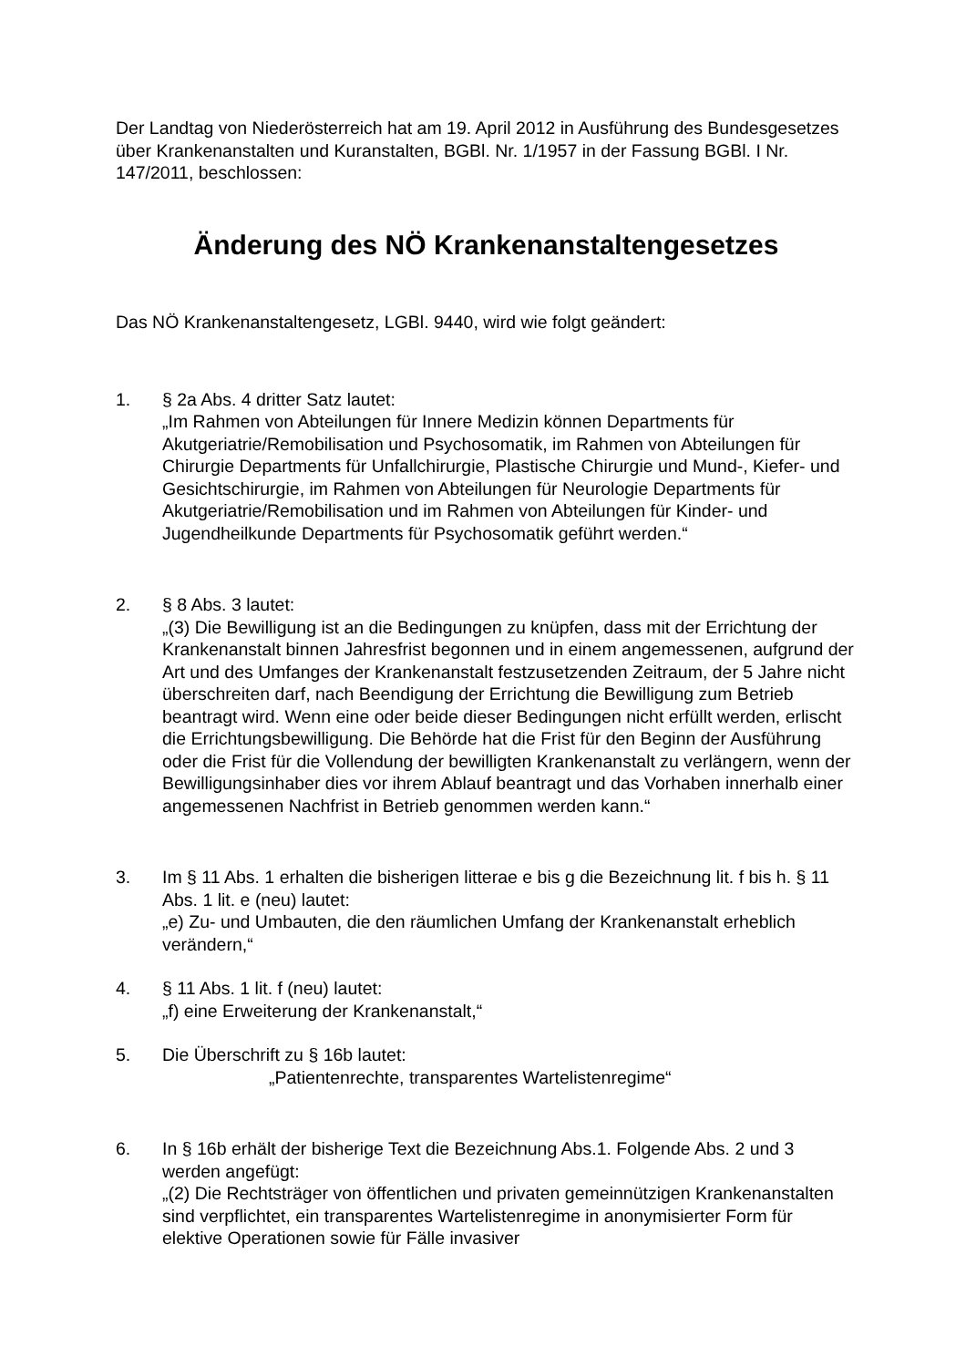Der Landtag von Niederösterreich hat am 19. April 2012 in Ausführung des Bundesgesetzes über Krankenanstalten und Kuranstalten, BGBl. Nr. 1/1957 in der Fassung BGBl. I Nr. 147/2011, beschlossen:
Änderung des NÖ Krankenanstaltengesetzes
Das NÖ Krankenanstaltengesetz, LGBl. 9440, wird wie folgt geändert:
1. § 2a Abs. 4 dritter Satz lautet:
„Im Rahmen von Abteilungen für Innere Medizin können Departments für Akutgeriatrie/Remobilisation und Psychosomatik, im Rahmen von Abteilungen für Chirurgie Departments für Unfallchirurgie, Plastische Chirurgie und Mund-, Kiefer- und Gesichtschirurgie, im Rahmen von Abteilungen für Neurologie Departments für Akutgeriatrie/Remobilisation und im Rahmen von Abteilungen für Kinder- und Jugendheilkunde Departments für Psychosomatik geführt werden.“
2. § 8 Abs. 3 lautet:
„(3) Die Bewilligung ist an die Bedingungen zu knüpfen, dass mit der Errichtung der Krankenanstalt binnen Jahresfrist begonnen und in einem angemessenen, aufgrund der Art und des Umfanges der Krankenanstalt festzusetzenden Zeitraum, der 5 Jahre nicht überschreiten darf, nach Beendigung der Errichtung die Bewilligung zum Betrieb beantragt wird. Wenn eine oder beide dieser Bedingungen nicht erfüllt werden, erlischt die Errichtungsbewilligung. Die Behörde hat die Frist für den Beginn der Ausführung oder die Frist für die Vollendung der bewilligten Krankenanstalt zu verlängern, wenn der Bewilligungsinhaber dies vor ihrem Ablauf beantragt und das Vorhaben innerhalb einer angemessenen Nachfrist in Betrieb genommen werden kann.“
3. Im § 11 Abs. 1 erhalten die bisherigen litterae e bis g die Bezeichnung lit. f bis h. § 11 Abs. 1 lit. e (neu) lautet:
„e) Zu- und Umbauten, die den räumlichen Umfang der Krankenanstalt erheblich verändern,“
4. § 11 Abs. 1 lit. f (neu) lautet:
„f) eine Erweiterung der Krankenanstalt,“
5. Die Überschrift zu § 16b lautet:
„Patientenrechte, transparentes Wartelistenregime“
6. In § 16b erhält der bisherige Text die Bezeichnung Abs.1. Folgende Abs. 2 und 3 werden angefügt:
„(2) Die Rechtsträger von öffentlichen und privaten gemeinnützigen Krankenanstalten sind verpflichtet, ein transparentes Wartelistenregime in anonymisierter Form für elektive Operationen sowie für Fälle invasiver